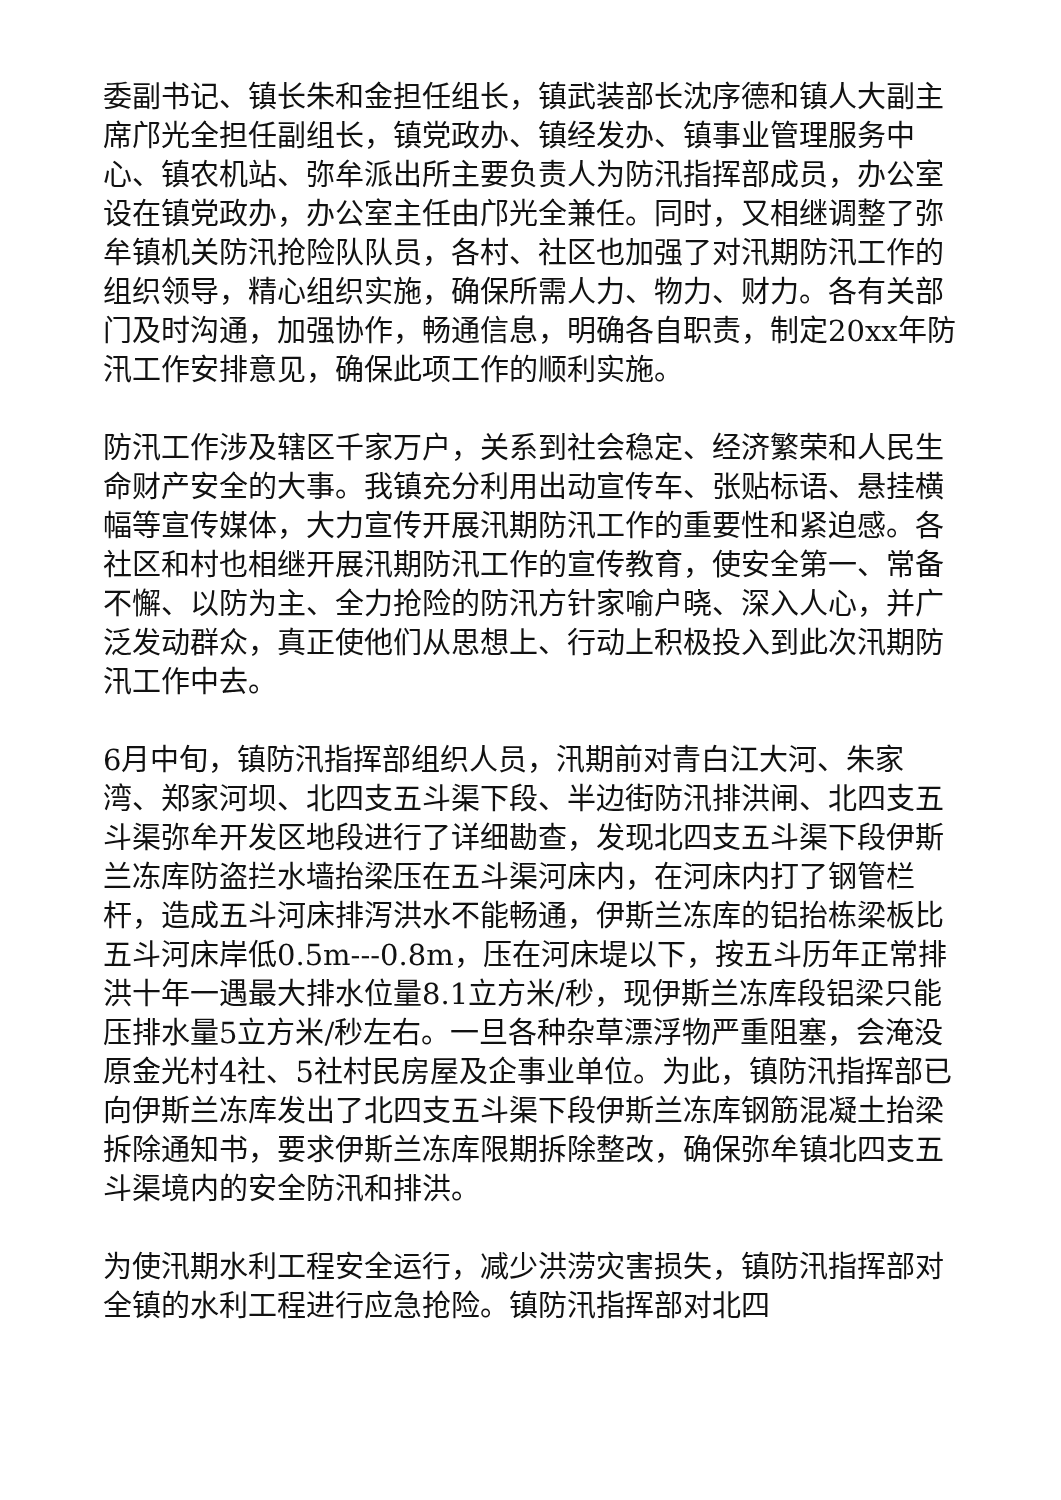委副书记、镇长朱和金担任组长，镇武装部长沈序德和镇人大副主席邝光全担任副组长，镇党政办、镇经发办、镇事业管理服务中心、镇农机站、弥牟派出所主要负责人为防汛指挥部成员，办公室设在镇党政办，办公室主任由邝光全兼任。同时，又相继调整了弥牟镇机关防汛抢险队队员，各村、社区也加强了对汛期防汛工作的组织领导，精心组织实施，确保所需人力、物力、财力。各有关部门及时沟通，加强协作，畅通信息，明确各自职责，制定20xx年防汛工作安排意见，确保此项工作的顺利实施。
防汛工作涉及辖区千家万户，关系到社会稳定、经济繁荣和人民生命财产安全的大事。我镇充分利用出动宣传车、张贴标语、悬挂横幅等宣传媒体，大力宣传开展汛期防汛工作的重要性和紧迫感。各社区和村也相继开展汛期防汛工作的宣传教育，使安全第一、常备不懈、以防为主、全力抢险的防汛方针家喻户晓、深入人心，并广泛发动群众，真正使他们从思想上、行动上积极投入到此次汛期防汛工作中去。
6月中旬，镇防汛指挥部组织人员，汛期前对青白江大河、朱家湾、郑家河坝、北四支五斗渠下段、半边街防汛排洪闸、北四支五斗渠弥牟开发区地段进行了详细勘查，发现北四支五斗渠下段伊斯兰冻库防盗拦水墙抬梁压在五斗渠河床内，在河床内打了钢管栏杆，造成五斗河床排泻洪水不能畅通，伊斯兰冻库的铝抬栋梁板比五斗河床岸低0.5m---0.8m，压在河床堤以下，按五斗历年正常排洪十年一遇最大排水位量8.1立方米/秒，现伊斯兰冻库段铝梁只能压排水量5立方米/秒左右。一旦各种杂草漂浮物严重阻塞，会淹没原金光村4社、5社村民房屋及企事业单位。为此，镇防汛指挥部已向伊斯兰冻库发出了北四支五斗渠下段伊斯兰冻库钢筋混凝土抬梁拆除通知书，要求伊斯兰冻库限期拆除整改，确保弥牟镇北四支五斗渠境内的安全防汛和排洪。
为使汛期水利工程安全运行，减少洪涝灾害损失，镇防汛指挥部对全镇的水利工程进行应急抢险。镇防汛指挥部对北四